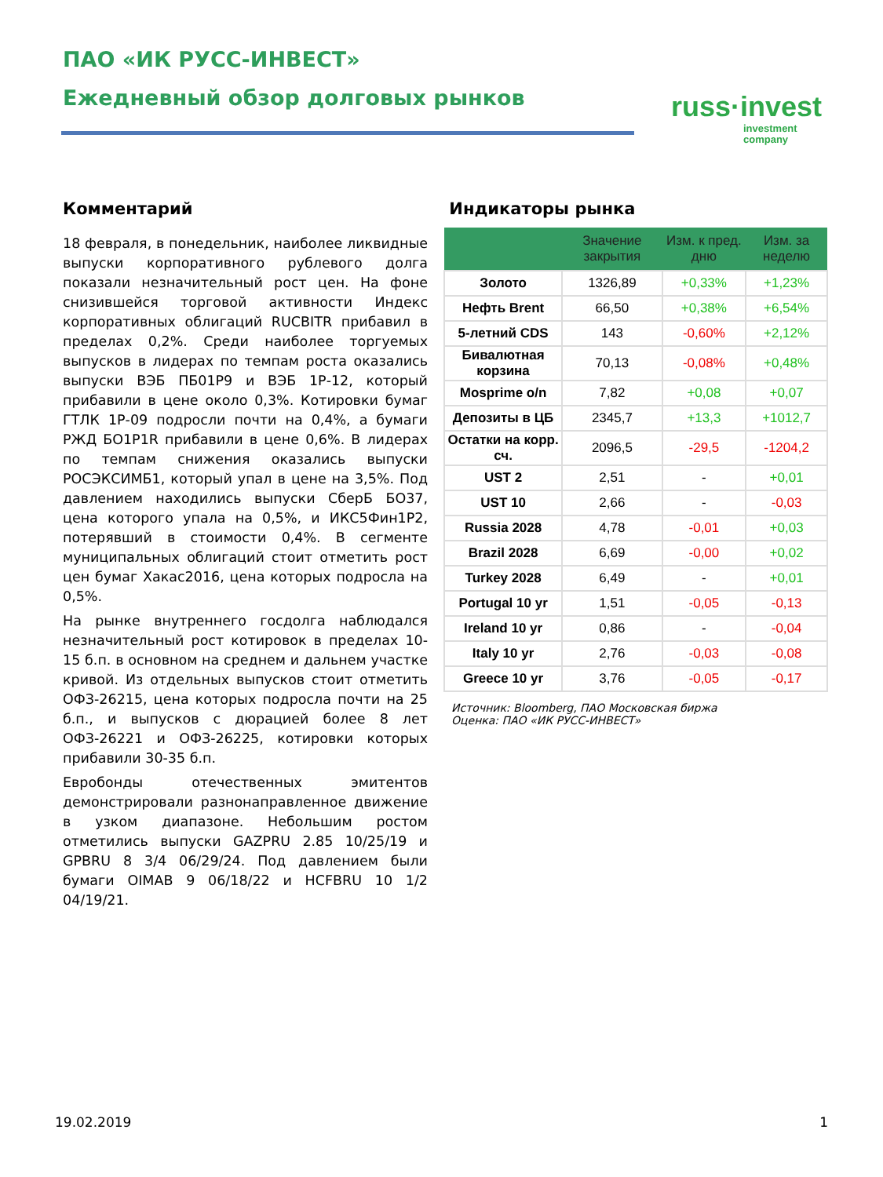ПАО «ИК РУСС-ИНВЕСТ»
Ежедневный обзор долговых рынков
russ·invest
investment
company
Комментарий
18 февраля, в понедельник, наиболее ликвидные выпуски корпоративного рублевого долга показали незначительный рост цен. На фоне снизившейся торговой активности Индекс корпоративных облигаций RUCBITR прибавил в пределах 0,2%. Среди наиболее торгуемых выпусков в лидерах по темпам роста оказались выпуски ВЭБ ПБ01Р9 и ВЭБ 1Р-12, который прибавили в цене около 0,3%. Котировки бумаг ГТЛК 1Р-09 подросли почти на 0,4%, а бумаги РЖД БО1Р1R прибавили в цене 0,6%. В лидерах по темпам снижения оказались выпуски РОСЭКСИМБ1, который упал в цене на 3,5%. Под давлением находились выпуски СберБ БО37, цена которого упала на 0,5%, и ИКС5Фин1Р2, потерявший в стоимости 0,4%. В сегменте муниципальных облигаций стоит отметить рост цен бумаг Хакас2016, цена которых подросла на 0,5%.
На рынке внутреннего госдолга наблюдался незначительный рост котировок в пределах 10-15 б.п. в основном на среднем и дальнем участке кривой. Из отдельных выпусков стоит отметить ОФЗ-26215, цена которых подросла почти на 25 б.п., и выпусков с дюрацией более 8 лет ОФЗ-26221 и ОФЗ-26225, котировки которых прибавили 30-35 б.п.
Евробонды отечественных эмитентов демонстрировали разнонаправленное движение в узком диапазоне. Небольшим ростом отметились выпуски GAZPRU 2.85 10/25/19 и GPBRU 8 3/4 06/29/24. Под давлением были бумаги OIMAB 9 06/18/22 и HCFBRU 10 1/2 04/19/21.
Индикаторы рынка
| | Значение закрытия | Изм. к пред. дню | Изм. за неделю |
| --- | --- | --- | --- |
| Золото | 1326,89 | +0,33% | +1,23% |
| Нефть Brent | 66,50 | +0,38% | +6,54% |
| 5-летний CDS | 143 | -0,60% | +2,12% |
| Бивалютная корзина | 70,13 | -0,08% | +0,48% |
| Mosprime o/n | 7,82 | +0,08 | +0,07 |
| Депозиты в ЦБ | 2345,7 | +13,3 | +1012,7 |
| Остатки на корр. сч. | 2096,5 | -29,5 | -1204,2 |
| UST 2 | 2,51 | - | +0,01 |
| UST 10 | 2,66 | - | -0,03 |
| Russia 2028 | 4,78 | -0,01 | +0,03 |
| Brazil 2028 | 6,69 | -0,00 | +0,02 |
| Turkey 2028 | 6,49 | - | +0,01 |
| Portugal 10 yr | 1,51 | -0,05 | -0,13 |
| Ireland 10 yr | 0,86 | - | -0,04 |
| Italy 10 yr | 2,76 | -0,03 | -0,08 |
| Greece 10 yr | 3,76 | -0,05 | -0,17 |
Источник: Bloomberg, ПАО Московская биржа
Оценка: ПАО «ИК РУСС-ИНВЕСТ»
19.02.2019 1